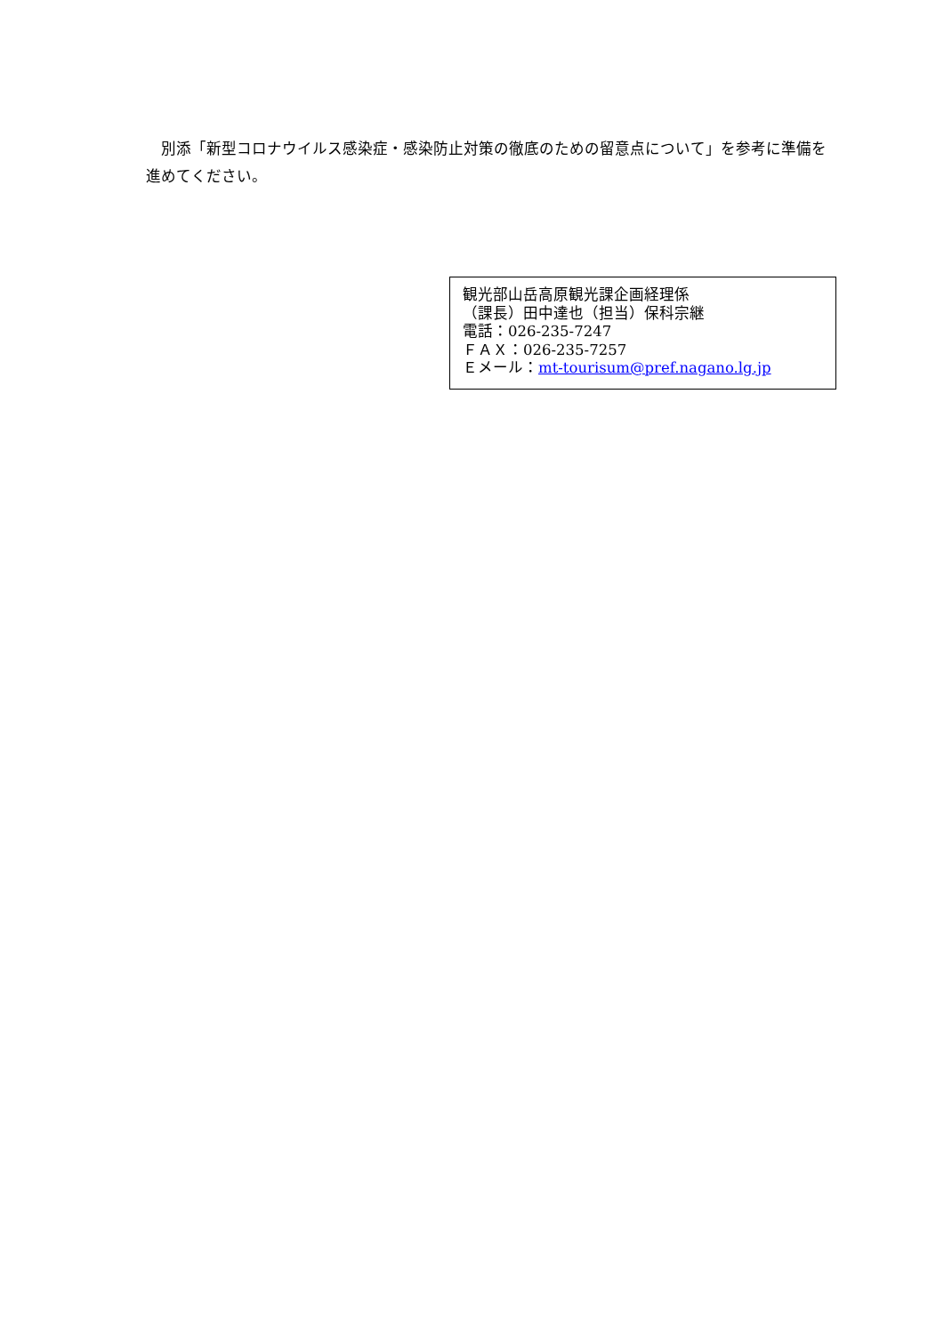別添「新型コロナウイルス感染症・感染防止対策の徹底のための留意点について」を参考に準備を進めてください。
観光部山岳高原観光課企画経理係
（課長）田中達也（担当）保科宗継
電話：026-235-7247
ＦＡＸ：026-235-7257
Ｅメール：mt-tourisum@pref.nagano.lg.jp